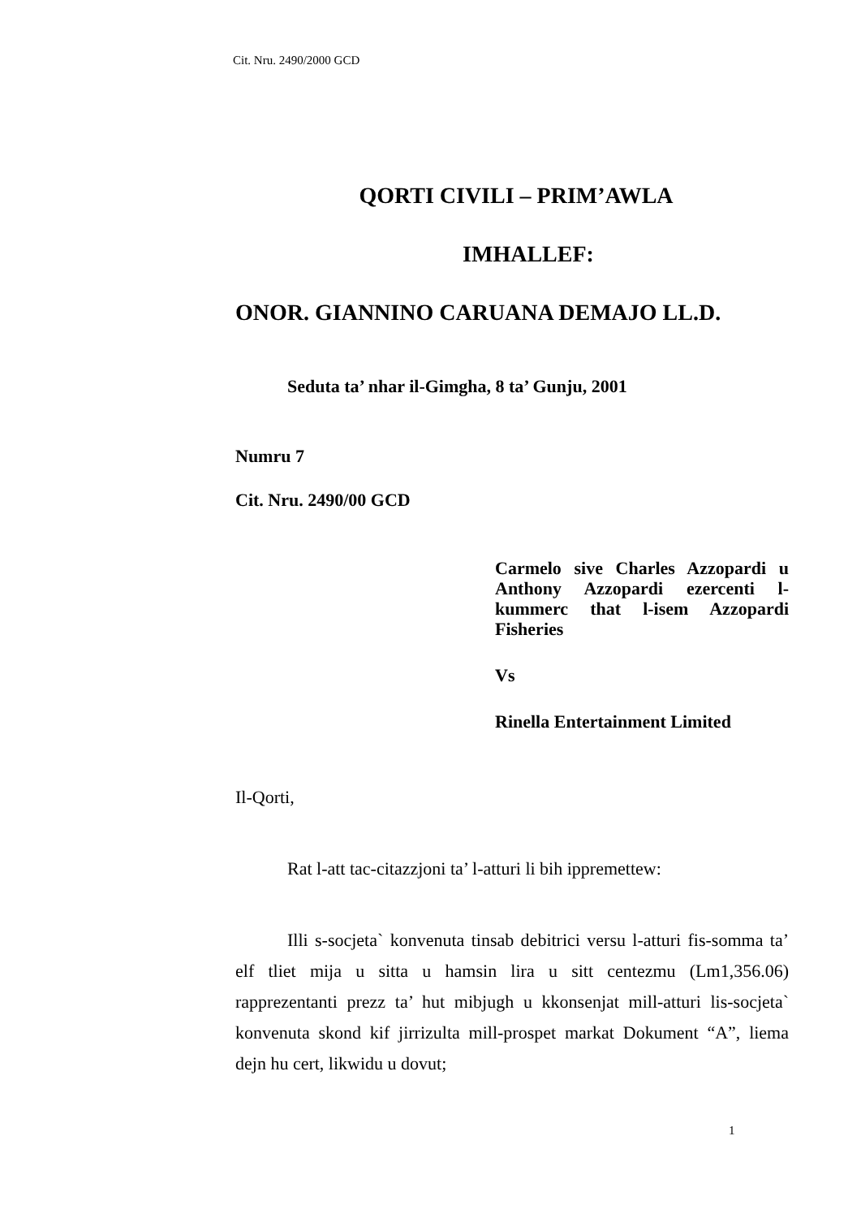Cit. Nru. 2490/2000 GCD
QORTI CIVILI – PRIM’AWLA
IMHALLEF:
ONOR. GIANNINO CARUANA DEMAJO LL.D.
Seduta ta’ nhar il-Gimgha, 8 ta’ Gunju, 2001
Numru 7
Cit. Nru. 2490/00 GCD
Carmelo sive Charles Azzopardi u Anthony Azzopardi ezercenti l-kummerc that l-isem Azzopardi Fisheries
Vs
Rinella Entertainment Limited
Il-Qorti,
Rat l-att tac-citazzjoni ta’ l-atturi li bih ippremettew:
Illi s-socjeta` konvenuta tinsab debitrici versu l-atturi fis-somma ta’ elf tliet mija u sitta u hamsin lira u sitt centezmu (Lm1,356.06) rapprezentanti prezz ta’ hut mibjugh u kkonsenjat mill-atturi lis-socjeta` konvenuta skond kif jirrizulta mill-prospet markat Dokument “A”, liema dejn hu cert, likwidu u dovut;
1